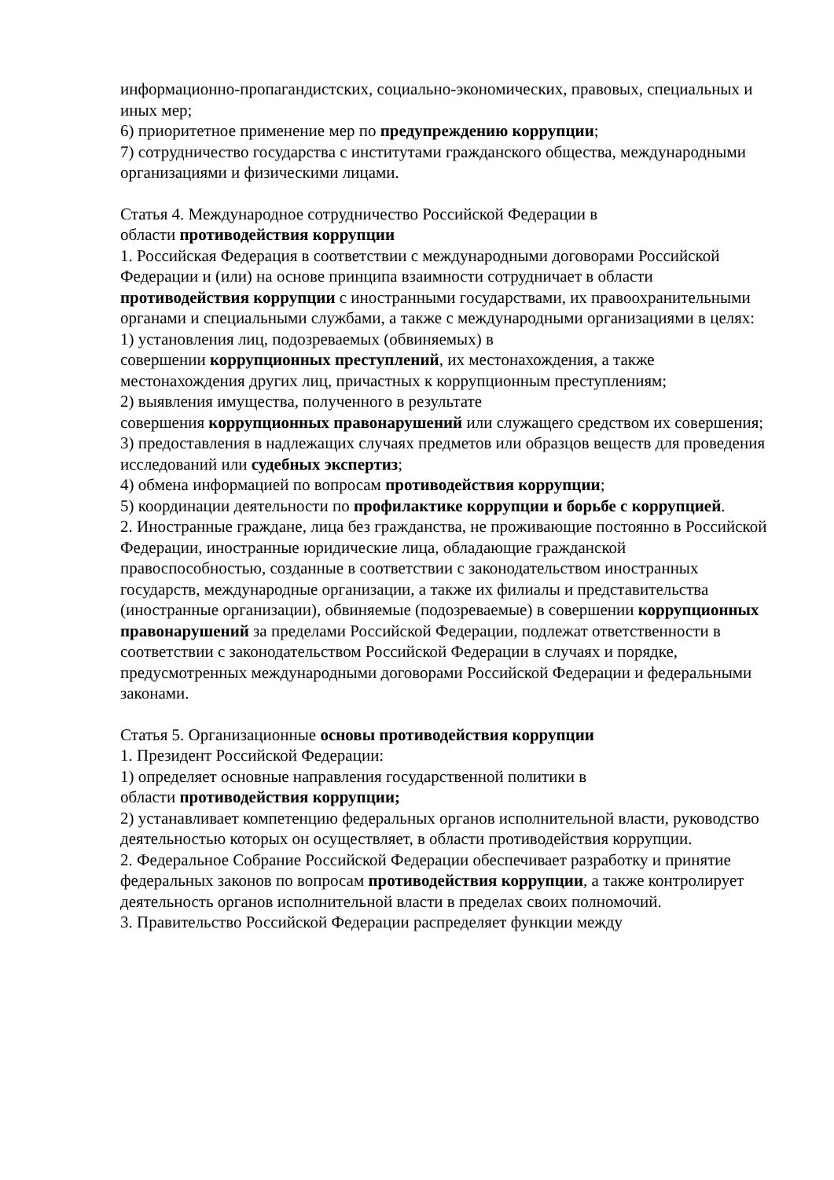информационно-пропагандистских, социально-экономических, правовых, специальных и иных мер;
6) приоритетное применение мер по предупреждению коррупции;
7) сотрудничество государства с институтами гражданского общества, международными организациями и физическими лицами.
Статья 4. Международное сотрудничество Российской Федерации в
области противодействия коррупции
1. Российская Федерация в соответствии с международными договорами Российской Федерации и (или) на основе принципа взаимности сотрудничает в области противодействия коррупции с иностранными государствами, их правоохранительными органами и специальными службами, а также с международными организациями в целях:
1) установления лиц, подозреваемых (обвиняемых) в
совершении коррупционных преступлений, их местонахождения, а также местонахождения других лиц, причастных к коррупционным преступлениям;
2) выявления имущества, полученного в результате
совершения коррупционных правонарушений или служащего средством их совершения;
3) предоставления в надлежащих случаях предметов или образцов веществ для проведения исследований или судебных экспертиз;
4) обмена информацией по вопросам противодействия коррупции;
5) координации деятельности по профилактике коррупции и борьбе с коррупцией.
2. Иностранные граждане, лица без гражданства, не проживающие постоянно в Российской Федерации, иностранные юридические лица, обладающие гражданской правоспособностью, созданные в соответствии с законодательством иностранных государств, международные организации, а также их филиалы и представительства (иностранные организации), обвиняемые (подозреваемые) в совершении коррупционных правонарушений за пределами Российской Федерации, подлежат ответственности в соответствии с законодательством Российской Федерации в случаях и порядке, предусмотренных международными договорами Российской Федерации и федеральными законами.
Статья 5. Организационные основы противодействия коррупции
1. Президент Российской Федерации:
1) определяет основные направления государственной политики в
области противодействия коррупции;
2) устанавливает компетенцию федеральных органов исполнительной власти, руководство деятельностью которых он осуществляет, в области противодействия коррупции.
2. Федеральное Собрание Российской Федерации обеспечивает разработку и принятие федеральных законов по вопросам противодействия коррупции, а также контролирует деятельность органов исполнительной власти в пределах своих полномочий.
3. Правительство Российской Федерации распределяет функции между